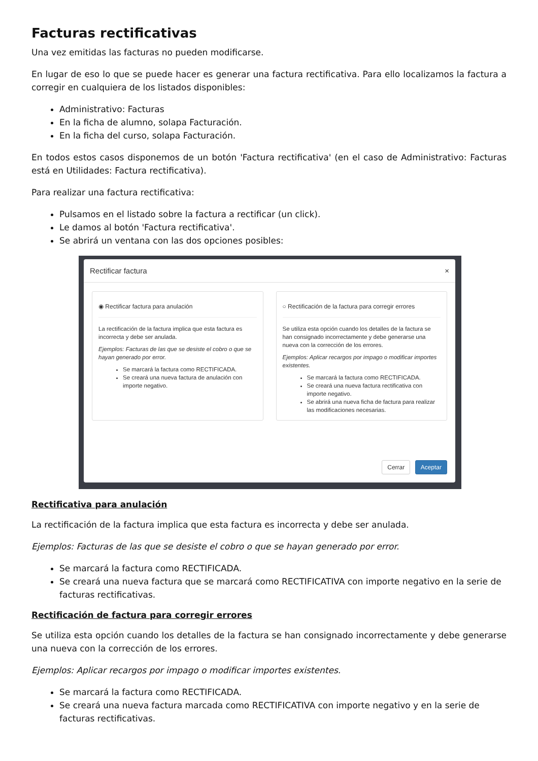Facturas rectificativas
Una vez emitidas las facturas no pueden modificarse.
En lugar de eso lo que se puede hacer es generar una factura rectificativa. Para ello localizamos la factura a corregir en cualquiera de los listados disponibles:
Administrativo: Facturas
En la ficha de alumno, solapa Facturación.
En la ficha del curso, solapa Facturación.
En todos estos casos disponemos de un botón 'Factura rectificativa' (en el caso de Administrativo: Facturas está en Utilidades: Factura rectificativa).
Para realizar una factura rectificativa:
Pulsamos en el listado sobre la factura a rectificar (un click).
Le damos al botón 'Factura rectificativa'.
Se abrirá un ventana con las dos opciones posibles:
Rectificar factura ×
◉ Rectificar factura para anulación
La rectificación de la factura implica que esta factura es incorrecta y debe ser anulada.
Ejemplos: Facturas de las que se desiste el cobro o que se hayan generado por error.
Se marcará la factura como RECTIFICADA.
Se creará una nueva factura de anulación con importe negativo.
○ Rectificación de la factura para corregir errores
Se utiliza esta opción cuando los detalles de la factura se han consignado incorrectamente y debe generarse una nueva con la corrección de los errores.
Ejemplos: Aplicar recargos por impago o modificar importes existentes.
Se marcará la factura como RECTIFICADA.
Se creará una nueva factura rectificativa con importe negativo.
Se abrirá una nueva ficha de factura para realizar las modificaciones necesarias.
Cerrar Aceptar
Rectificativa para anulación
La rectificación de la factura implica que esta factura es incorrecta y debe ser anulada.
Ejemplos: Facturas de las que se desiste el cobro o que se hayan generado por error.
Se marcará la factura como RECTIFICADA.
Se creará una nueva factura que se marcará como RECTIFICATIVA con importe negativo en la serie de facturas rectificativas.
Rectificación de factura para corregir errores
Se utiliza esta opción cuando los detalles de la factura se han consignado incorrectamente y debe generarse una nueva con la corrección de los errores.
Ejemplos: Aplicar recargos por impago o modificar importes existentes.
Se marcará la factura como RECTIFICADA.
Se creará una nueva factura marcada como RECTIFICATIVA con importe negativo y en la serie de facturas rectificativas.